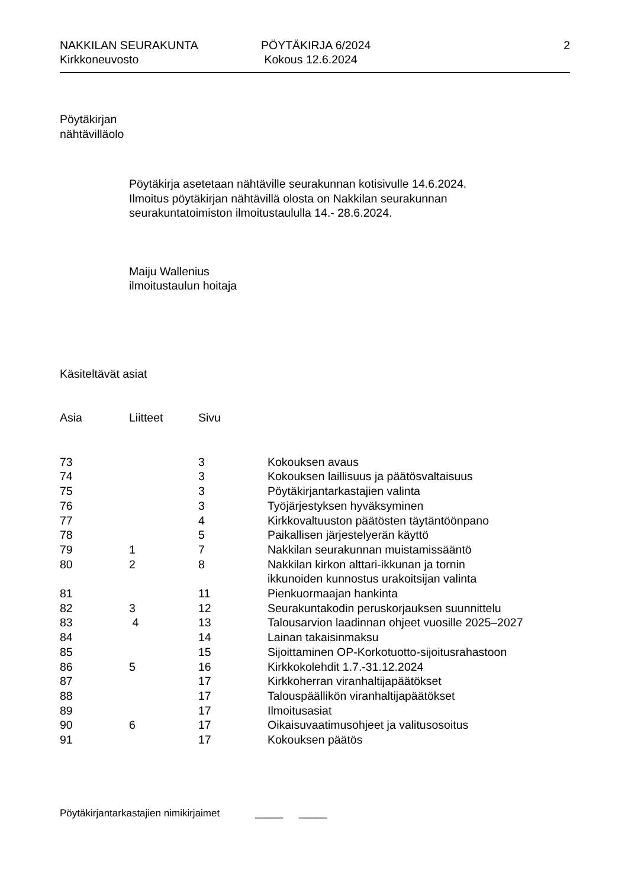NAKKILAN SEURAKUNTA
Kirkkoneuvosto
PÖYTÄKIRJA 6/2024
Kokous 12.6.2024
2
Pöytäkirjan
nähtävilläolo
Pöytäkirja asetetaan nähtäville seurakunnan kotisivulle 14.6.2024.
Ilmoitus pöytäkirjan nähtävillä olosta on Nakkilan seurakunnan
seurakuntatoimiston ilmoitustaululla 14.- 28.6.2024.
Maiju Wallenius
ilmoitustaulun hoitaja
Käsiteltävät asiat
| Asia | Liitteet | Sivu | |
| --- | --- | --- | --- |
| 73 | | 3 | Kokouksen avaus |
| 74 | | 3 | Kokouksen laillisuus ja päätösvaltaisuus |
| 75 | | 3 | Pöytäkirjantarkastajien valinta |
| 76 | | 3 | Työjärjestyksen hyväksyminen |
| 77 | | 4 | Kirkkovaltuuston päätösten täytäntöönpano |
| 78 | | 5 | Paikallisen järjestelyerän käyttö |
| 79 | 1 | 7 | Nakkilan seurakunnan muistamissääntö |
| 80 | 2 | 8 | Nakkilan kirkon alttari-ikkunan ja tornin ikkunoiden kunnostus urakoitsijan valinta |
| 81 | | 11 | Pienkuormaajan hankinta |
| 82 | 3 | 12 | Seurakuntakodin peruskorjauksen suunnittelu |
| 83 | 4 | 13 | Talousarvion laadinnan ohjeet vuosille 2025–2027 |
| 84 | | 14 | Lainan takaisinmaksu |
| 85 | | 15 | Sijoittaminen OP-Korkotuotto-sijoitusrahastoon |
| 86 | 5 | 16 | Kirkkokolehdit 1.7.-31.12.2024 |
| 87 | | 17 | Kirkkoherran viranhaltijapäätökset |
| 88 | | 17 | Talouspäällikön viranhaltijapäätökset |
| 89 | | 17 | Ilmoitusasiat |
| 90 | 6 | 17 | Oikaisuvaatimusohjeet ja valitusosoitus |
| 91 | | 17 | Kokouksen päätös |
Pöytäkirjantarkastajien nimikirjaimet _____ _____